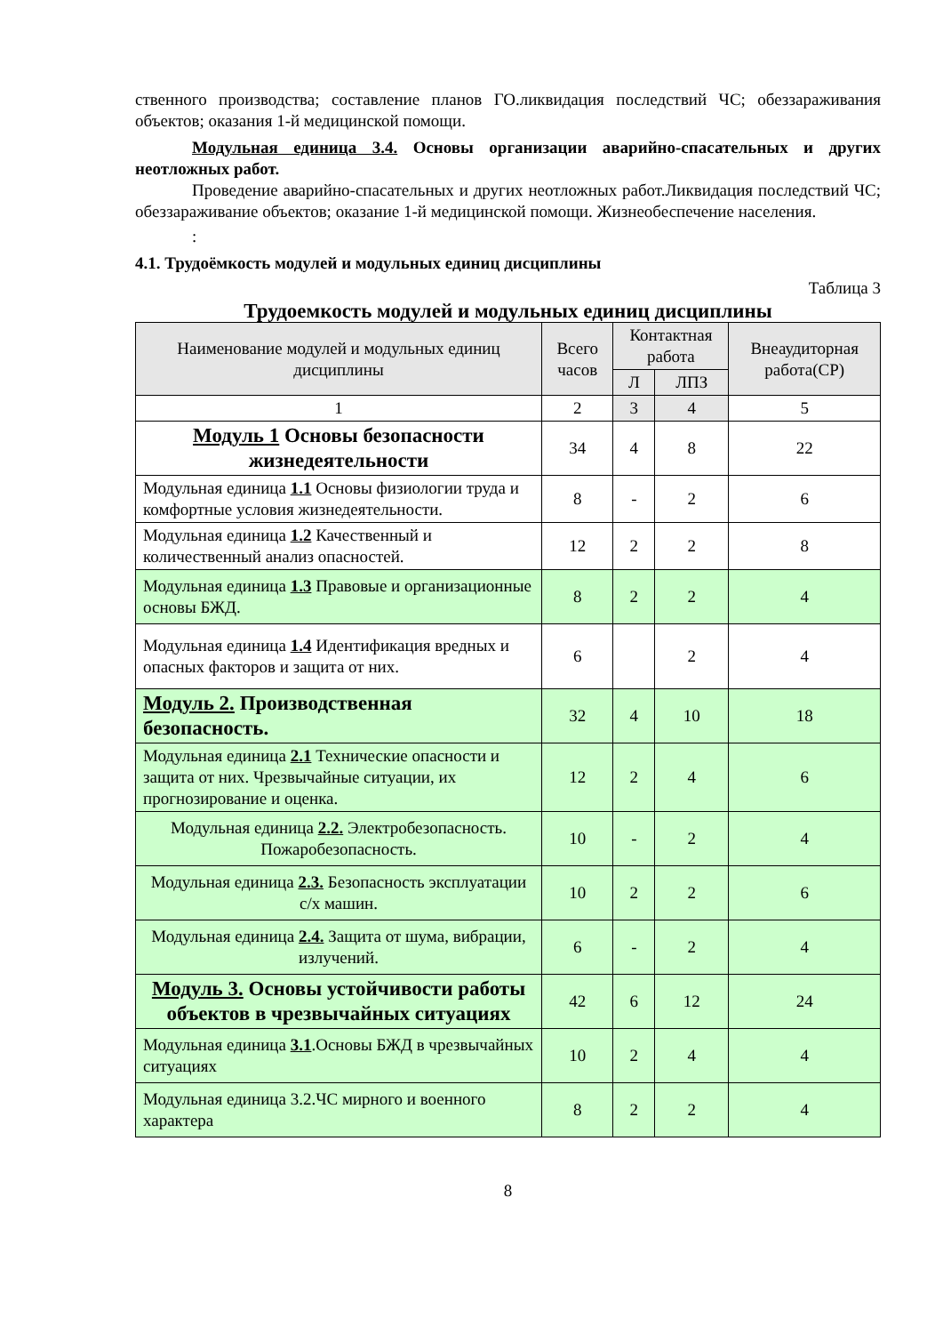ственного производства; составление планов ГО.ликвидация последствий ЧС; обеззараживания объектов; оказания 1-й медицинской помощи.
Модульная единица 3.4. Основы организации аварийно-спасательных и других неотложных работ.
Проведение аварийно-спасательных и других неотложных работ.Ликвидация последствий ЧС; обеззараживание объектов; оказание 1-й медицинской помощи. Жизнеобеспечение населения.
:
4.1. Трудоёмкость модулей и модульных единиц дисциплины
Таблица 3
Трудоемкость модулей и модульных единиц дисциплины
| Наименование модулей и модульных единиц дисциплины | Всего часов | Контактная работа | | Внеаудиторная работа(СР) |
| --- | --- | --- | --- | --- |
| | | Л | ЛПЗ | |
| 1 | 2 | 3 | 4 | 5 |
| Модуль 1 Основы безопасности жизнедеятельности | 34 | 4 | 8 | 22 |
| Модульная единица 1.1 Основы физиологии труда и комфортные условия жизнедеятельности. | 8 | - | 2 | 6 |
| Модульная единица 1.2 Качественный и количественный анализ опасностей. | 12 | 2 | 2 | 8 |
| Модульная единица 1.3 Правовые и организационные основы БЖД. | 8 | 2 | 2 | 4 |
| Модульная единица 1.4 Идентификация вредных и опасных факторов и защита от них. | 6 | | 2 | 4 |
| Модуль 2. Производственная безопасность. | 32 | 4 | 10 | 18 |
| Модульная единица 2.1 Технические опасности и защита от них. Чрезвычайные ситуации, их прогнозирование и оценка. | 12 | 2 | 4 | 6 |
| Модульная единица 2.2. Электробезопасность. Пожаробезопасность. | 10 | - | 2 | 4 |
| Модульная единица 2.3. Безопасность эксплуатации с/х машин. | 10 | 2 | 2 | 6 |
| Модульная единица 2.4. Защита от шума, вибрации, излучений. | 6 | - | 2 | 4 |
| Модуль 3. Основы устойчивости работы объектов в чрезвычайных ситуациях | 42 | 6 | 12 | 24 |
| Модульная единица 3.1 .Основы БЖД в чрезвычайных ситуациях | 10 | 2 | 4 | 4 |
| Модульная единица 3.2.ЧС мирного и военного характера | 8 | 2 | 2 | 4 |
8